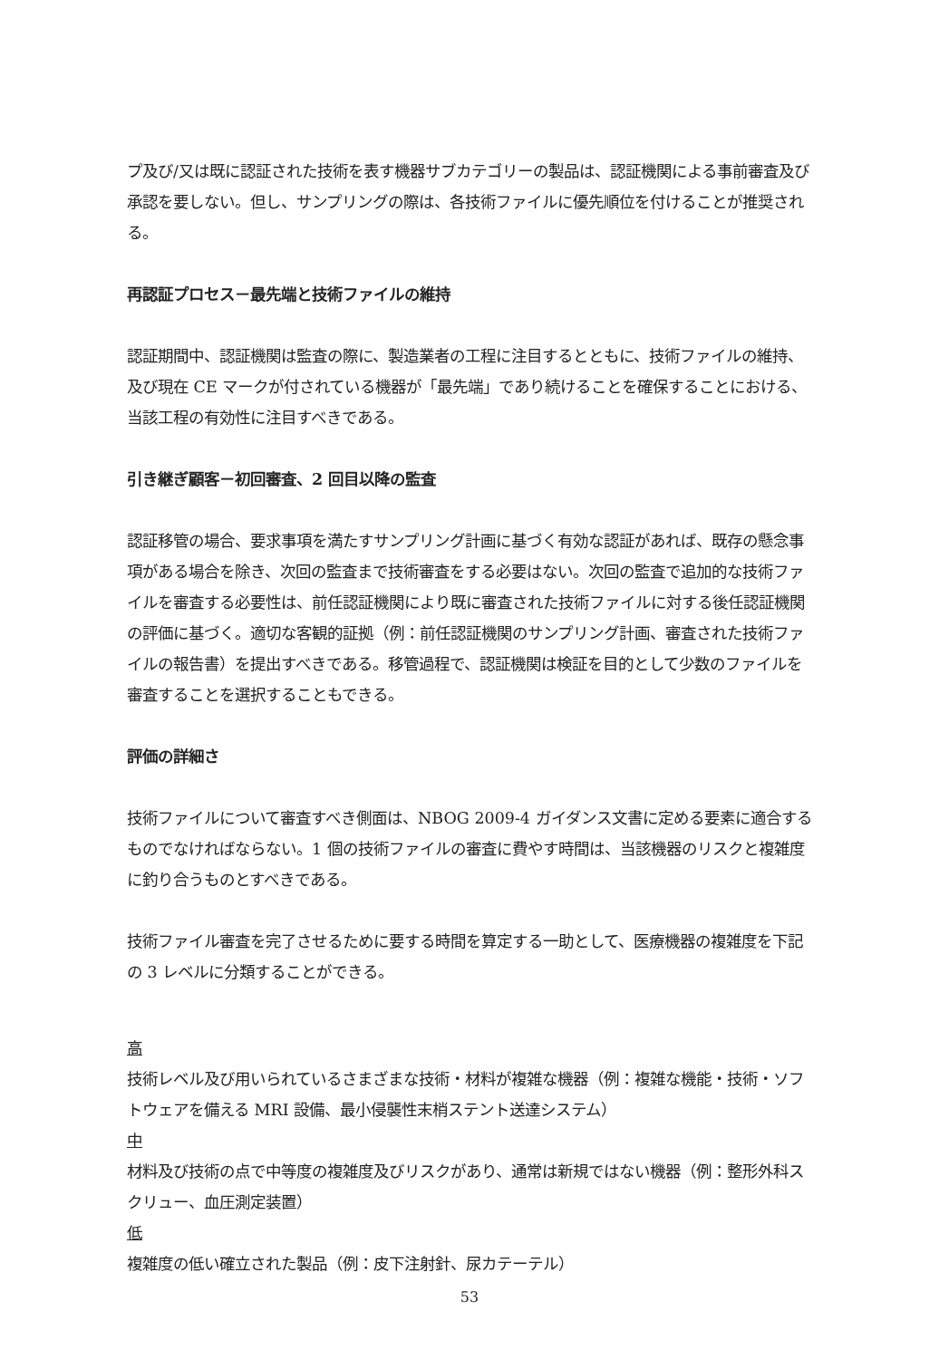プ及び/又は既に認証された技術を表す機器サブカテゴリーの製品は、認証機関による事前審査及び承認を要しない。但し、サンプリングの際は、各技術ファイルに優先順位を付けることが推奨される。
再認証プロセス－最先端と技術ファイルの維持
認証期間中、認証機関は監査の際に、製造業者の工程に注目するとともに、技術ファイルの維持、及び現在 CE マークが付されている機器が「最先端」であり続けることを確保することにおける、当該工程の有効性に注目すべきである。
引き継ぎ顧客－初回審査、2 回目以降の監査
認証移管の場合、要求事項を満たすサンプリング計画に基づく有効な認証があれば、既存の懸念事項がある場合を除き、次回の監査まで技術審査をする必要はない。次回の監査で追加的な技術ファイルを審査する必要性は、前任認証機関により既に審査された技術ファイルに対する後任認証機関の評価に基づく。適切な客観的証拠（例：前任認証機関のサンプリング計画、審査された技術ファイルの報告書）を提出すべきである。移管過程で、認証機関は検証を目的として少数のファイルを審査することを選択することもできる。
評価の詳細さ
技術ファイルについて審査すべき側面は、NBOG 2009-4 ガイダンス文書に定める要素に適合するものでなければならない。1 個の技術ファイルの審査に費やす時間は、当該機器のリスクと複雑度に釣り合うものとすべきである。
技術ファイル審査を完了させるために要する時間を算定する一助として、医療機器の複雑度を下記の 3 レベルに分類することができる。
高
技術レベル及び用いられているさまざまな技術・材料が複雑な機器（例：複雑な機能・技術・ソフトウェアを備える MRI 設備、最小侵襲性末梢ステント送達システム）
中
材料及び技術の点で中等度の複雑度及びリスクがあり、通常は新規ではない機器（例：整形外科スクリュー、血圧測定装置）
低
複雑度の低い確立された製品（例：皮下注射針、尿カテーテル）
53